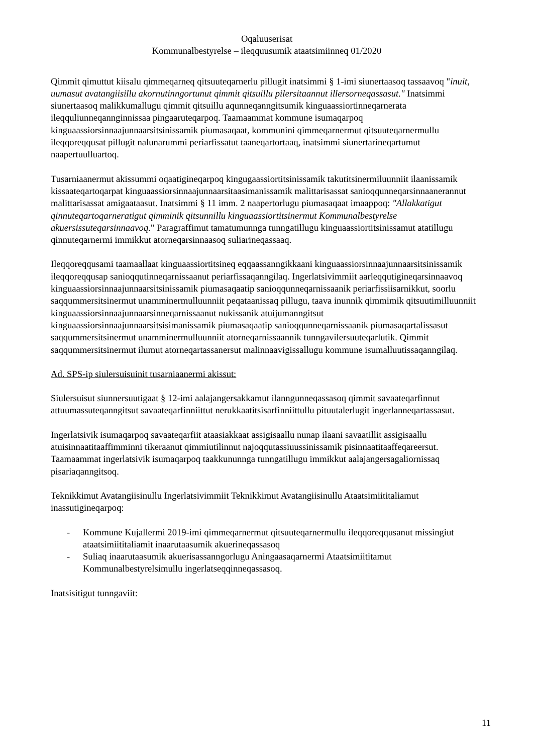Oqaluuserisat
Kommunalbestyrelse – ileqquusumik ataatsimiinneq 01/2020
Qimmit qimuttut kiisalu qimmeqarneq qitsuuteqarnerlu pillugit inatsimmi § 1-imi siunertaasoq tassaavoq "inuit, uumasut avatangiisillu akornutinngortunut qimmit qitsuillu pilersitaannut illersorneqassasut." Inatsimmi siunertaasoq malikkumallugu qimmit qitsuillu aqunneqanngitsumik kinguaassiortinneqarnerata ileqquliunneqannginnissaa pingaaruteqarpoq. Taamaammat kommune isumaqarpoq kinguaassiorsinnaajunnaarsitsinissamik piumasaqaat, kommunini qimmeqarnermut qitsuuteqarnermullu ileqqoreqqusat pillugit nalunarummi periarfissatut taaneqartortaaq, inatsimmi siunertarineqartumut naapertuulluartoq.
Tusarniaanermut akissummi oqaatigineqarpoq kingugaassiortitsinissamik takutitsinermiluunniit ilaanissamik kissaateqartoqarpat kinguaassiorsinnaajunnaarsitaasimanissamik malittarisassat sanioqqunneqarsinnaanerannut malittarisassat amigaataasut. Inatsimmi § 11 imm. 2 naapertorlugu piumasaqaat imaappoq: "Allakkatigut qinnuteqartoqarneratigut qimminik qitsunnillu kinguaassiortitsinermut Kommunalbestyrelse akuersissuteqarsinnaavoq." Paragraffimut tamatumunnga tunngatillugu kinguaassiortitsinissamut atatillugu qinnuteqarnermi immikkut atorneqarsinnaasoq suliarineqassaaq.
Ileqqoreqqusami taamaallaat kinguaassiortitsineq eqqaassanngikkaani kinguaassiorsinnaajunnaarsitsinissamik ileqqoreqqusap sanioqqutinneqarnissaanut periarfissaqanngilaq. Ingerlatsivimmiit aarleqqutigineqarsinnaavoq kinguaassiorsinnaajunnaarsitsinissamik piumasaqaatip sanioqqunneqarnissaanik periarfissiisarnikkut, soorlu saqqummersitsinermut unamminermulluunniit peqataanissaq pillugu, taava inunnik qimmimik qitsuutimilluunniit kinguaassiorsinnaajunnaarsinneqarnissaanut nukissanik atuijumanngitsut kinguaassiorsinnaajunnaarsitsisimanissamik piumasaqaatip sanioqqunneqarnissaanik piumasaqartalissasut saqqummersitsinermut unamminermulluunniit atorneqarnissaannik tunngavilersuuteqarlutik. Qimmit saqqummersitsinermut ilumut atorneqartassanersut malinnaavigissallugu kommune isumalluutissaqanngilaq.
Ad. SPS-ip siulersuisuinit tusarniaanermi akissut:
Siulersuisut siunnersuutigaat § 12-imi aalajangersakkamut ilanngunneqassasoq qimmit savaateqarfinnut attuumassuteqanngitsut savaateqarfinniittut nerukkaatitsisarfinniittullu pituutalerlugit ingerlanneqartassasut.
Ingerlatsivik isumaqarpoq savaateqarfiit ataasiakkaat assigisaallu nunap ilaani savaatillit assigisaallu atuisinnaatitaaffimminni tikeraanut qimmiutilinnut najoqqutassiuussinissamik pisinnaatitaaffeqareersut. Taamaammat ingerlatsivik isumaqarpoq taakkununnga tunngatillugu immikkut aalajangersagaliornissaq pisariaqanngitsoq.
Teknikkimut Avatangiisinullu Ingerlatsivimmiit Teknikkimut Avatangiisinullu Ataatsimiititaliamut inassutigineqarpoq:
- Kommune Kujallermi 2019-imi qimmeqarnermut qitsuuteqarnermullu ileqqoreqqusanut missingiut ataatsimiititaliamit inaarutaasumik akuerineqassasoq
- Suliaq inaarutaasumik akuerisassanngorlugu Aningaasaqarnermi Ataatsimiititamut Kommunalbestyrelsimullu ingerlatseqqinneqassasoq.
Inatsisitigut tunngaviit:
11